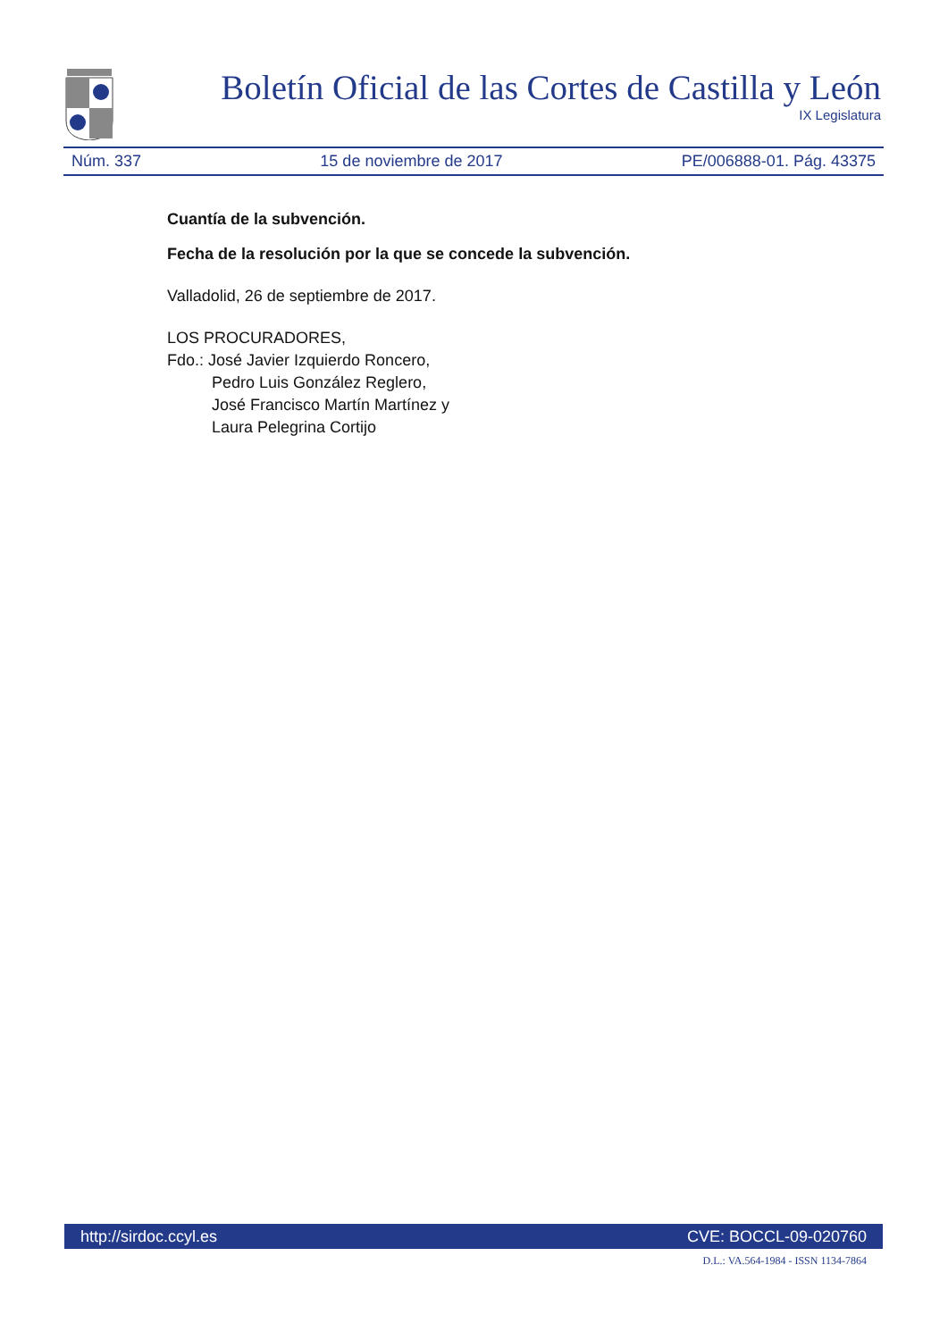Boletín Oficial de las Cortes de Castilla y León
IX Legislatura
Núm. 337 15 de noviembre de 2017 PE/006888-01. Pág. 43375
Cuantía de la subvención.
Fecha de la resolución por la que se concede la subvención.
Valladolid, 26 de septiembre de 2017.
LOS PROCURADORES,
Fdo.: José Javier Izquierdo Roncero,
Pedro Luis González Reglero,
José Francisco Martín Martínez y
Laura Pelegrina Cortijo
http://sirdoc.ccyl.es CVE: BOCCL-09-020760
D.L.: VA.564-1984 - ISSN 1134-7864